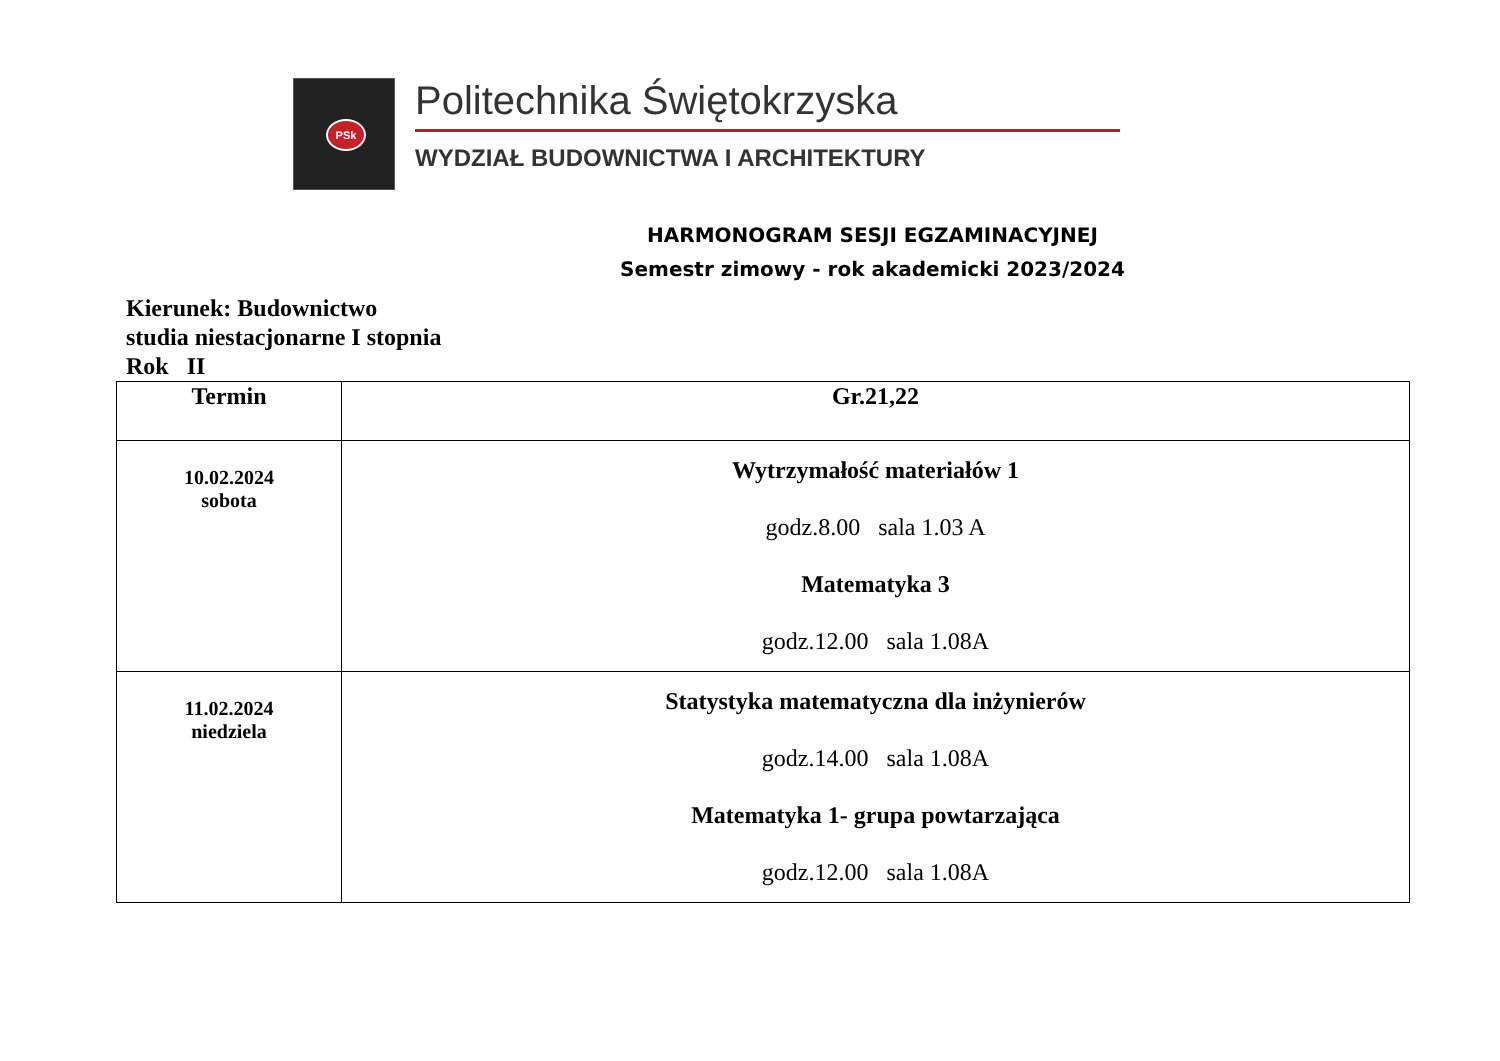PSk
Politechnika Świętokrzyska
WYDZIAŁ BUDOWNICTWA I ARCHITEKTURY
HARMONOGRAM SESJI EGZAMINACYJNEJ
Semestr zimowy - rok akademicki 2023/2024
Kierunek: Budownictwo
studia niestacjonarne I stopnia
Rok II
| Termin | Gr.21,22 |
| --- | --- |
| 10.02.2024 sobota | Wytrzymałość materiałów 1 godz.8.00 sala 1.03 A Matematyka 3 godz.12.00 sala 1.08A |
| 11.02.2024 niedziela | Statystyka matematyczna dla inżynierów godz.14.00 sala 1.08A Matematyka 1- grupa powtarzająca godz.12.00 sala 1.08A |